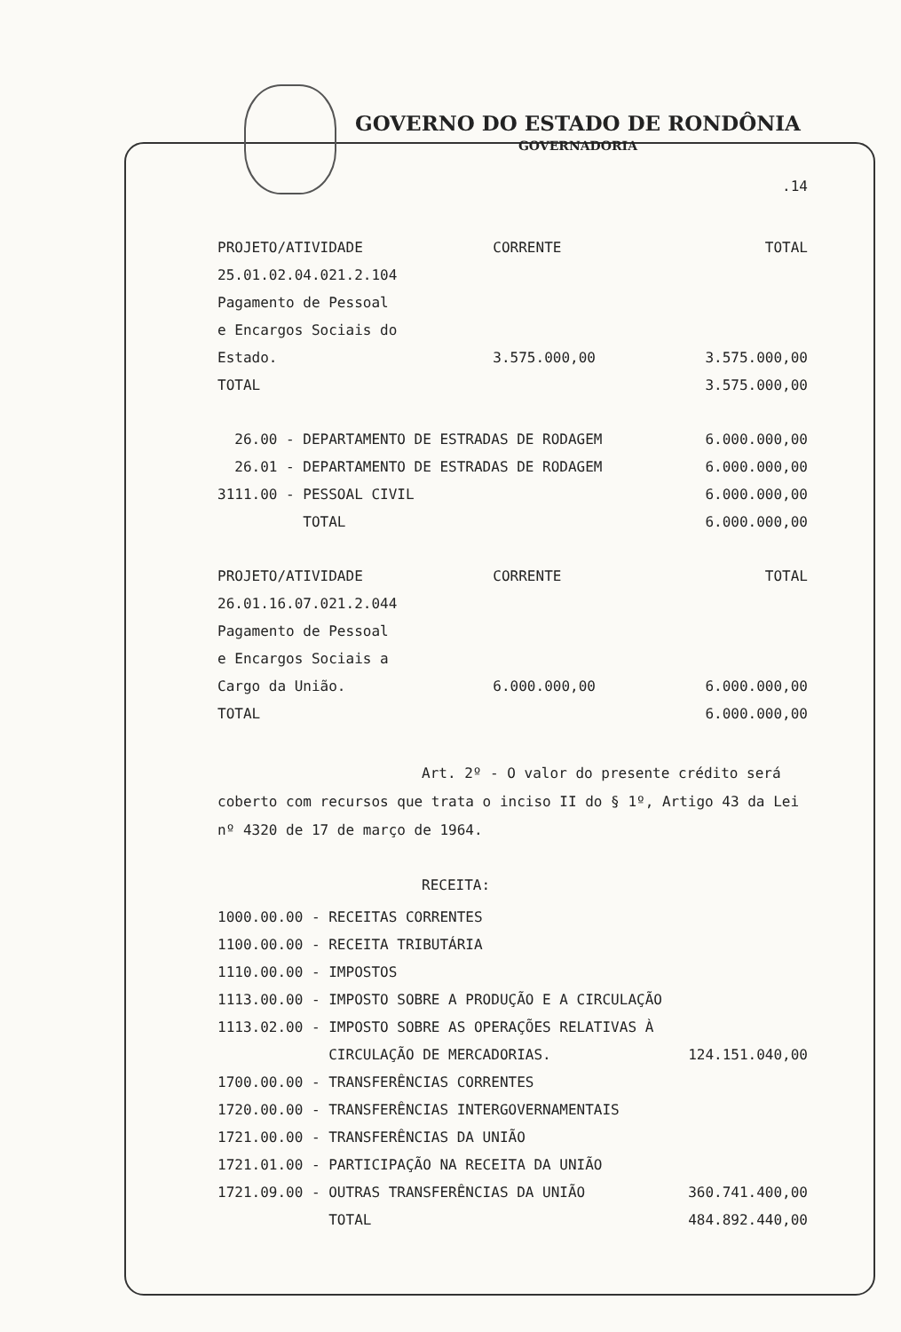GOVERNO DO ESTADO DE RONDÔNIA
GOVERNADORIA
.14
| PROJETO/ATIVIDADE | CORRENTE | TOTAL |
| 25.01.02.04.021.2.104 | | |
| Pagamento de Pessoal | | |
| e Encargos Sociais do | | |
| Estado. | 3.575.000,00 | 3.575.000,00 |
| TOTAL | | 3.575.000,00 |
| 26.00 - DEPARTAMENTO DE ESTRADAS DE RODAGEM | 6.000.000,00 |
| 26.01 - DEPARTAMENTO DE ESTRADAS DE RODAGEM | 6.000.000,00 |
| 3111.00 - PESSOAL CIVIL | 6.000.000,00 |
| TOTAL | 6.000.000,00 |
| PROJETO/ATIVIDADE | CORRENTE | TOTAL |
| 26.01.16.07.021.2.044 | | |
| Pagamento de Pessoal | | |
| e Encargos Sociais a | | |
| Cargo da União. | 6.000.000,00 | 6.000.000,00 |
| TOTAL | | 6.000.000,00 |
Art. 2º - O valor do presente crédito será coberto com recursos que trata o inciso II do § 1º, Artigo 43 da Lei nº 4320 de 17 de março de 1964.
RECEITA:
| 1000.00.00 - RECEITAS CORRENTES | |
| 1100.00.00 - RECEITA TRIBUTÁRIA | |
| 1110.00.00 - IMPOSTOS | |
| 1113.00.00 - IMPOSTO SOBRE A PRODUÇÃO E A CIRCULAÇÃO | |
| 1113.02.00 - IMPOSTO SOBRE AS OPERAÇÕES RELATIVAS À | |
| CIRCULAÇÃO DE MERCADORIAS. | 124.151.040,00 |
| 1700.00.00 - TRANSFERÊNCIAS CORRENTES | |
| 1720.00.00 - TRANSFERÊNCIAS INTERGOVERNAMENTAIS | |
| 1721.00.00 - TRANSFERÊNCIAS DA UNIÃO | |
| 1721.01.00 - PARTICIPAÇÃO NA RECEITA DA UNIÃO | |
| 1721.09.00 - OUTRAS TRANSFERÊNCIAS DA UNIÃO | 360.741.400,00 |
| TOTAL | 484.892.440,00 |